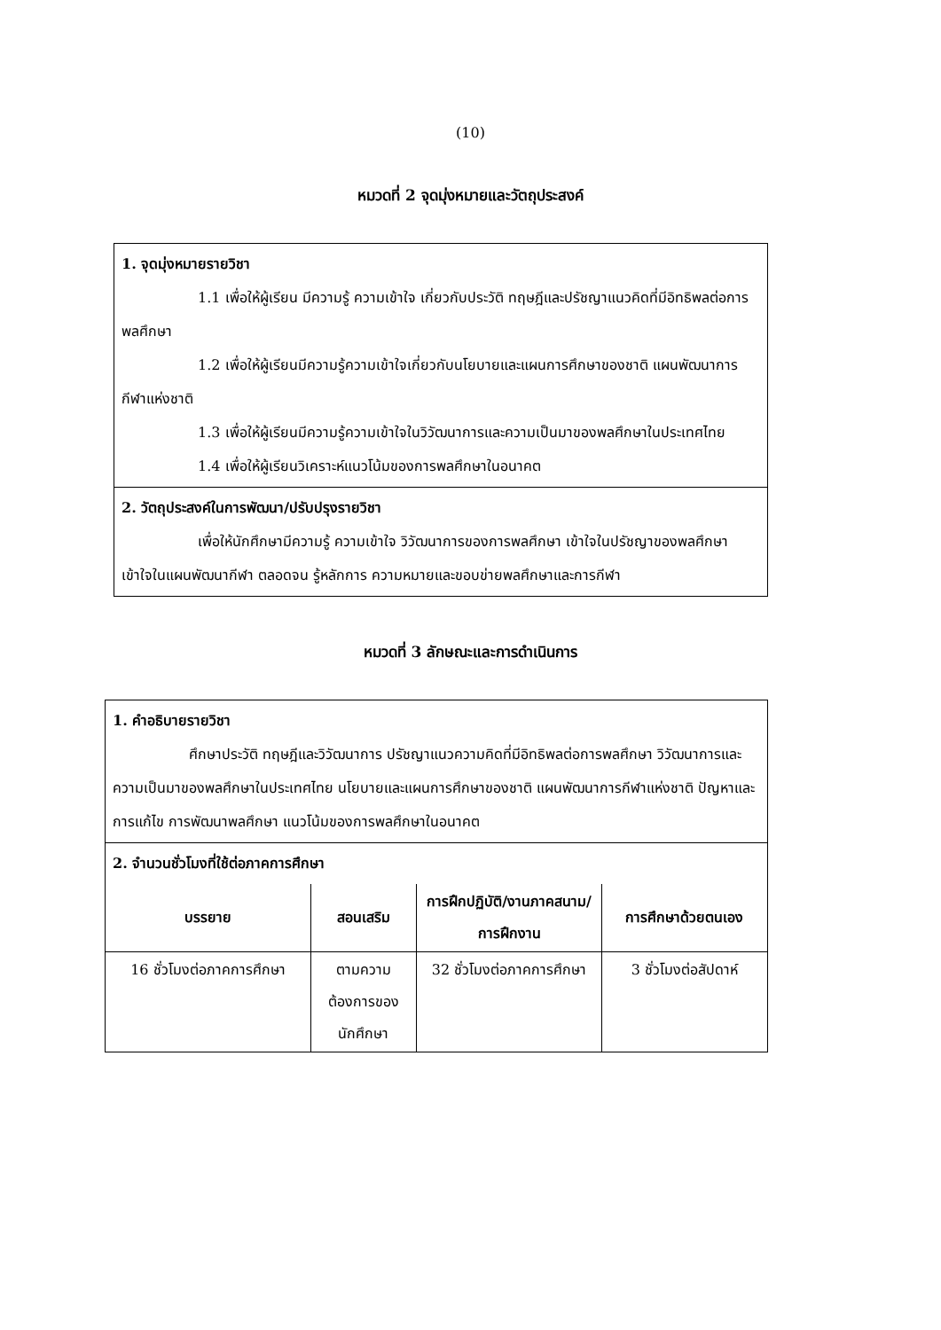(10)
หมวดที่ 2 จุดมุ่งหมายและวัตถุประสงค์
1. จุดมุ่งหมายรายวิชา
1.1 เพื่อให้ผู้เรียน มีความรู้ ความเข้าใจ เกี่ยวกับประวัติ ทฤษฎีและปรัชญาแนวคิดที่มีอิทธิพลต่อการพลศึกษา
1.2 เพื่อให้ผู้เรียนมีความรู้ความเข้าใจเกี่ยวกับนโยบายและแผนการศึกษาของชาติ แผนพัฒนาการกีฬาแห่งชาติ
1.3 เพื่อให้ผู้เรียนมีความรู้ความเข้าใจในวิวัฒนาการและความเป็นมาของพลศึกษาในประเทศไทย
1.4 เพื่อให้ผู้เรียนวิเคราะห์แนวโน้มของการพลศึกษาในอนาคต
2. วัตถุประสงค์ในการพัฒนา/ปรับปรุงรายวิชา
เพื่อให้นักศึกษามีความรู้ ความเข้าใจ วิวัฒนาการของการพลศึกษา เข้าใจในปรัชญาของพลศึกษา เข้าใจในแผนพัฒนากีฬา ตลอดจน รู้หลักการ ความหมายและขอบข่ายพลศึกษาและการกีฬา
หมวดที่ 3 ลักษณะและการดำเนินการ
1. คำอธิบายรายวิชา
ศึกษาประวัติ ทฤษฎีและวิวัฒนาการ ปรัชญาแนวความคิดที่มีอิทธิพลต่อการพลศึกษา วิวัฒนาการและความเป็นมาของพลศึกษาในประเทศไทย นโยบายและแผนการศึกษาของชาติ แผนพัฒนาการกีฬาแห่งชาติ ปัญหาและการแก้ไข การพัฒนาพลศึกษา แนวโน้มของการพลศึกษาในอนาคต
2. จำนวนชั่วโมงที่ใช้ต่อภาคการศึกษา
| บรรยาย | สอนเสริม | การฝึกปฏิบัติ/งานภาคสนาม/การฝึกงาน | การศึกษาด้วยตนเอง |
| --- | --- | --- | --- |
| 16 ชั่วโมงต่อภาคการศึกษา | ตามความต้องการของนักศึกษา | 32 ชั่วโมงต่อภาคการศึกษา | 3 ชั่วโมงต่อสัปดาห์ |